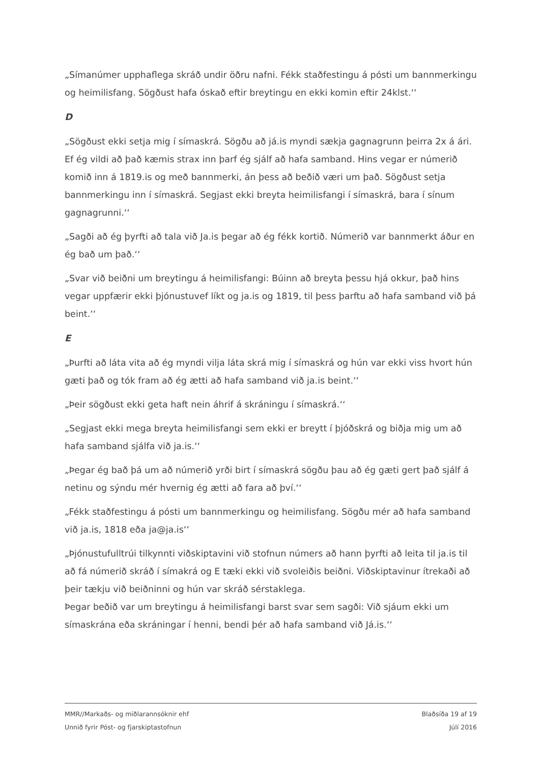„Símanúmer upphaflega skráð undir öðru nafni. Fékk staðfestingu á pósti um bannmerkingu og heimilisfang. Sögðust hafa óskað eftir breytingu en ekki komin eftir 24klst.‘‘
D
„Sögðust ekki setja mig í símaskrá. Sögðu að já.is myndi sækja gagnagrunn þeirra 2x á ári. Ef ég vildi að það kæmis strax inn þarf ég sjálf að hafa samband. Hins vegar er númerið komið inn á 1819.is og með bannmerki, án þess að beðið væri um það. Sögðust setja bannmerkingu inn í símaskrá. Segjast ekki breyta heimilisfangi í símaskrá, bara í sínum gagnagrunni.‘‘
„Sagði að ég þyrfti að tala við Ja.is þegar að ég fékk kortið. Númerið var bannmerkt áður en ég bað um það.‘‘
„Svar við beiðni um breytingu á heimilisfangi: Búinn að breyta þessu hjá okkur, það hins vegar uppfærir ekki þjónustuvef líkt og ja.is og 1819, til þess þarftu að hafa samband við þá beint.‘‘
E
„Þurfti að láta vita að ég myndi vilja láta skrá mig í símaskrá og hún var ekki viss hvort hún gæti það og tók fram að ég ætti að hafa samband við ja.is beint.‘‘
„Þeir sögðust ekki geta haft nein áhrif á skráningu í símaskrá.‘‘
„Segjast ekki mega breyta heimilisfangi sem ekki er breytt í þjóðskrá og biðja mig um að hafa samband sjálfa við ja.is.‘‘
„Þegar ég bað þá um að númerið yrði birt í símaskrá sögðu þau að ég gæti gert það sjálf á netinu og sýndu mér hvernig ég ætti að fara að því.‘‘
„Fékk staðfestingu á pósti um bannmerkingu og heimilisfang. Sögðu mér að hafa samband við ja.is, 1818 eða ja@ja.is‘‘
„Þjónustufulltrúi tilkynnti viðskiptavini við stofnun númers að hann þyrfti að leita til ja.is til að fá númerið skráð í símakrá og E tæki ekki við svoleiðis beiðni. Viðskiptavinur ítrekaði að þeir tækju við beiðninni og hún var skráð sérstaklega.
Þegar beðið var um breytingu á heimilisfangi barst svar sem sagði: Við sjáum ekki um símaskrána eða skráningar í henni, bendi þér að hafa samband við Já.is.‘‘
MMR//Markaðs- og miðlarannsóknir ehf
Unnið fyrir Póst- og fjarskiptastofnun
Blaðsíða 19 af 19
Júlí 2016